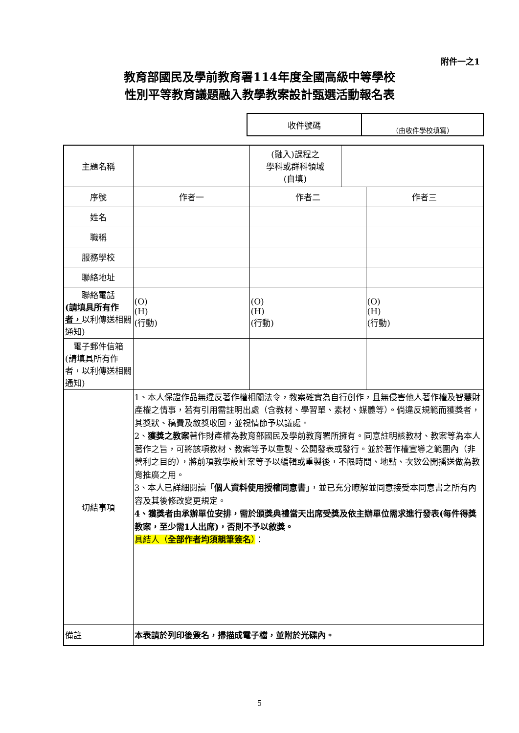附件一之1
教育部國民及學前教育署114年度全國高級中等學校
性別平等教育議題融入教學教案設計甄選活動報名表
| 收件號碼 | （由收件學校填寫） |
| 主題名稱 | | (融入)課程之 學科或群科領域 (自填) | | |
| 序號 | 作者一 | 作者二 | | 作者三 |
| 姓名 | | | | |
| 職稱 | | | | |
| 服務學校 | | | | |
| 聯絡地址 | | | | |
| 聯絡電話 (請填具所有作者， 以利傳送相關通知) | (O) (H) (行動) | (O) (H) (行動) | | (O) (H) (行動) |
| 電子郵件信箱 (請填具所有作者，以利傳送相關通知) | | | | |
| 切結事項 | 1、本人保證作品無違反著作權相關法令，教案確實為自行創作，且無侵害他人著作權及智慧財產權之情事，若有引用需註明出處（含教材、學習單、素材、媒體等）。倘違反規範而獲獎者，其獎狀、稿費及敘獎收回，並視情節予以議處。 2、 獲獎之教案 著作財產權為教育部國民及學前教育署所擁有。同意註明該教材、教案等為本人著作之旨，可將該項教材、教案等予以重製、公開發表或發行。並於著作權宣導之範圍內（非營利之目的），將前項教學設計案等予以編輯或重製後，不限時間、地點、次數公開播送做為教育推廣之用。 3、本人已詳細閱讀「 個人資料使用授權同意書 」，並已充分瞭解並同意接受本同意書之所有內容及其後修改變更規定。 4、獲獎者由承辦單位安排，需於頒獎典禮當天出席受獎及依主辦單位需求進行發表(每件得獎教案，至少需1人出席)，否則不予以敘獎。 具結人（ 全部作者均須親筆簽名 ） ： | | | |
| 備註 | 本表請於列印後簽名，掃描成電子檔，並附於光碟內。 | | | |
5